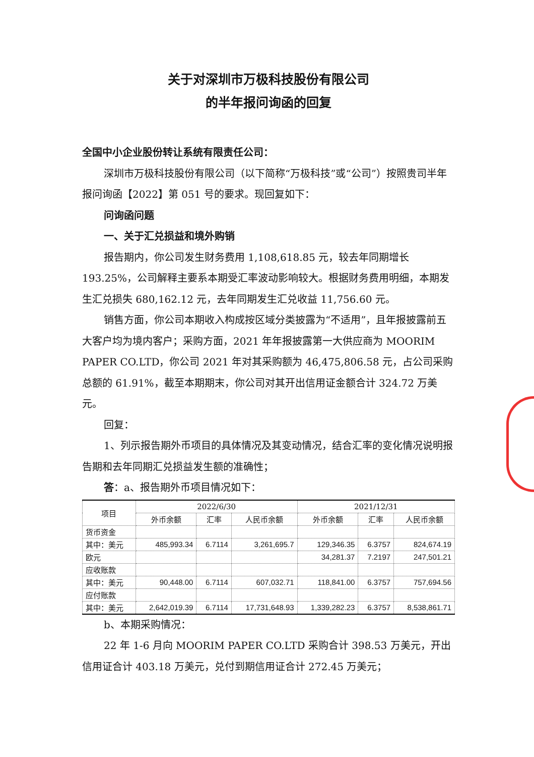关于对深圳市万极科技股份有限公司
的半年报问询函的回复
全国中小企业股份转让系统有限责任公司：
深圳市万极科技股份有限公司（以下简称“万极科技”或“公司”）按照贵司半年报问询函【2022】第 051 号的要求。现回复如下：
问询函问题
一、关于汇兑损益和境外购销
报告期内，你公司发生财务费用 1,108,618.85 元，较去年同期增长 193.25%，公司解释主要系本期受汇率波动影响较大。根据财务费用明细，本期发生汇兑损失 680,162.12 元，去年同期发生汇兑收益 11,756.60 元。
销售方面，你公司本期收入构成按区域分类披露为“不适用”，且年报披露前五大客户均为境内客户；采购方面，2021 年年报披露第一大供应商为 MOORIM PAPER CO.LTD，你公司 2021 年对其采购额为 46,475,806.58 元，占公司采购总额的 61.91%，截至本期期末，你公司对其开出信用证金额合计 324.72 万美元。
回复：
1、列示报告期外币项目的具体情况及其变动情况，结合汇率的变化情况说明报告期和去年同期汇兑损益发生额的准确性；
答：a、报告期外币项目情况如下：
| 项目 | 2022/6/30 | | | 2021/12/31 | | |
| --- | --- | --- | --- | --- | --- | --- |
| | 外币余额 | 汇率 | 人民币余额 | 外币余额 | 汇率 | 人民币余额 |
| 货币资金 | | | | | | |
| 其中：美元 | 485,993.34 | 6.7114 | 3,261,695.7 | 129,346.35 | 6.3757 | 824,674.19 |
| 欧元 | | | | 34,281.37 | 7.2197 | 247,501.21 |
| 应收账款 | | | | | | |
| 其中：美元 | 90,448.00 | 6.7114 | 607,032.71 | 118,841.00 | 6.3757 | 757,694.56 |
| 应付账款 | | | | | | |
| 其中：美元 | 2,642,019.39 | 6.7114 | 17,731,648.93 | 1,339,282.23 | 6.3757 | 8,538,861.71 |
b、本期采购情况：
22 年 1-6 月向 MOORIM PAPER CO.LTD 采购合计 398.53 万美元，开出信用证合计 403.18 万美元，兑付到期信用证合计 272.45 万美元；